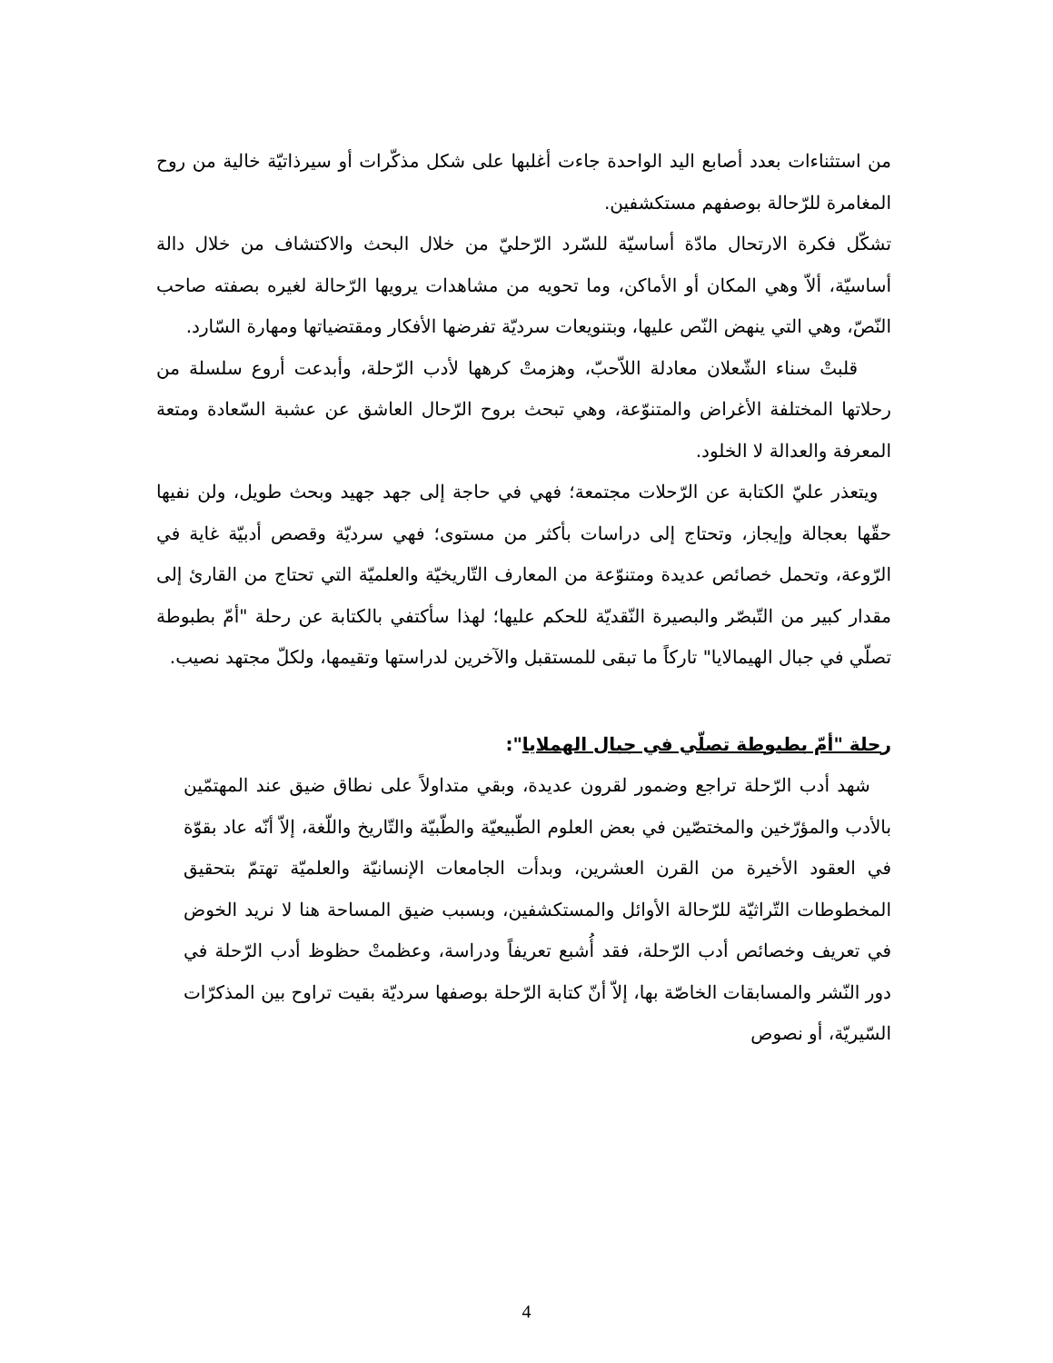من استثناءات بعدد أصابع اليد الواحدة جاءت أغلبها على شكل مذكّرات أو سيرذاتيّة خالية من روح المغامرة للرّحالة بوصفهم مستكشفين.
تشكّل فكرة الارتحال مادّة أساسيّة للسّرد الرّحليّ من خلال البحث والاكتشاف من خلال دالة أساسيّة، ألاّ وهي المكان أو الأماكن، وما تحويه من مشاهدات يرويها الرّحالة لغيره بصفته صاحب النّصّ، وهي التي ينهض النّص عليها، وبتنويعات سرديّة تفرضها الأفكار ومقتضياتها ومهارة السّارد.
قلبتْ سناء الشّعلان معادلة اللاّحبّ، وهزمتْ كرهها لأدب الرّحلة، وأبدعت أروع سلسلة من رحلاتها المختلفة الأغراض والمتنوّعة، وهي تبحث بروح الرّحال العاشق عن عشبة السّعادة ومتعة المعرفة والعدالة لا الخلود.
ويتعذر عليّ الكتابة عن الرّحلات مجتمعة؛ فهي في حاجة إلى جهد جهيد وبحث طويل، ولن نفيها حقّها بعجالة وإيجاز، وتحتاج إلى دراسات بأكثر من مستوى؛ فهي سرديّة وقصص أدبيّة غاية في الرّوعة، وتحمل خصائص عديدة ومتنوّعة من المعارف التّاريخيّة والعلميّة التي تحتاج من القارئ إلى مقدار كبير من التّبصّر والبصيرة النّقديّة للحكم عليها؛ لهذا سأكتفي بالكتابة عن رحلة "أمّ بطبوطة تصلّي في جبال الهيمالايا" تاركاً ما تبقى للمستقبل والآخرين لدراستها وتقيمها، ولكلّ مجتهد نصيب.
رحلة "أمّ بطبوطة تصلّي في جبال الهملايا":
شهد أدب الرّحلة تراجع وضمور لقرون عديدة، وبقي متداولاً على نطاق ضيق عند المهتمّين بالأدب والمؤرّخين والمختصّين في بعض العلوم الطّبيعيّة والطّبيّة والتّاريخ واللّغة، إلاّ أنّه عاد بقوّة في العقود الأخيرة من القرن العشرين، وبدأت الجامعات الإنسانيّة والعلميّة تهتمّ بتحقيق المخطوطات التّراثيّة للرّحالة الأوائل والمستكشفين، وبسبب ضيق المساحة هنا لا نريد الخوض في تعريف وخصائص أدب الرّحلة، فقد أُشبع تعريفاً ودراسة، وعظمتْ حظوظ أدب الرّحلة في دور النّشر والمسابقات الخاصّة بها، إلاّ أنّ كتابة الرّحلة بوصفها سرديّة بقيت تراوح بين المذكرّات السّيريّة، أو نصوص
4